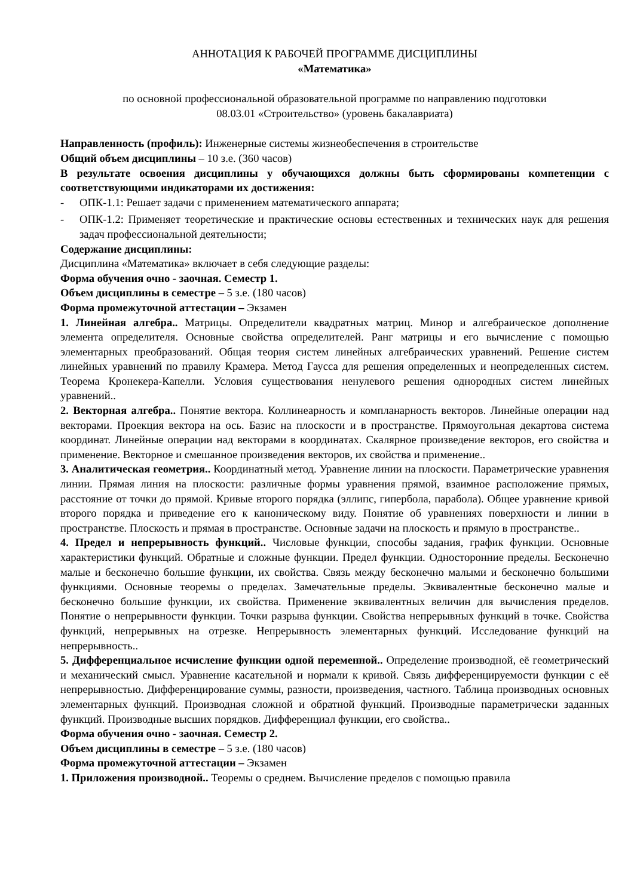АННОТАЦИЯ К РАБОЧЕЙ ПРОГРАММЕ ДИСЦИПЛИНЫ
«Математика»
по основной профессиональной образовательной программе по направлению подготовки
08.03.01 «Строительство» (уровень бакалавриата)
Направленность (профиль): Инженерные системы жизнеобеспечения в строительстве
Общий объем дисциплины – 10 з.е. (360 часов)
В результате освоения дисциплины у обучающихся должны быть сформированы компетенции с соответствующими индикаторами их достижения:
- ОПК-1.1: Решает задачи с применением математического аппарата;
- ОПК-1.2: Применяет теоретические и практические основы естественных и технических наук для решения задач профессиональной деятельности;
Содержание дисциплины:
Дисциплина «Математика» включает в себя следующие разделы:
Форма обучения очно - заочная. Семестр 1.
Объем дисциплины в семестре – 5 з.е. (180 часов)
Форма промежуточной аттестации – Экзамен
1. Линейная алгебра.. Матрицы. Определители квадратных матриц. Минор и алгебраическое дополнение элемента определителя. Основные свойства определителей. Ранг матрицы и его вычисление с помощью элементарных преобразований. Общая теория систем линейных алгебраических уравнений. Решение систем линейных уравнений по правилу Крамера. Метод Гаусса для решения определенных и неопределенных систем. Теорема Кронекера-Капелли. Условия существования ненулевого решения однородных систем линейных уравнений..
2. Векторная алгебра.. Понятие вектора. Коллинеарность и компланарность векторов. Линейные операции над векторами. Проекция вектора на ось. Базис на плоскости и в пространстве. Прямоугольная декартова система координат. Линейные операции над векторами в координатах. Скалярное произведение векторов, его свойства и применение. Векторное и смешанное произведения векторов, их свойства и применение..
3. Аналитическая геометрия.. Координатный метод. Уравнение линии на плоскости. Параметрические уравнения линии. Прямая линия на плоскости: различные формы уравнения прямой, взаимное расположение прямых, расстояние от точки до прямой. Кривые второго порядка (эллипс, гипербола, парабола). Общее уравнение кривой второго порядка и приведение его к каноническому виду. Понятие об уравнениях поверхности и линии в пространстве. Плоскость и прямая в пространстве. Основные задачи на плоскость и прямую в пространстве..
4. Предел и непрерывность функций.. Числовые функции, способы задания, график функции. Основные характеристики функций. Обратные и сложные функции. Предел функции. Односторонние пределы. Бесконечно малые и бесконечно большие функции, их свойства. Связь между бесконечно малыми и бесконечно большими функциями. Основные теоремы о пределах. Замечательные пределы. Эквивалентные бесконечно малые и бесконечно большие функции, их свойства. Применение эквивалентных величин для вычисления пределов. Понятие о непрерывности функции. Точки разрыва функции. Свойства непрерывных функций в точке. Свойства функций, непрерывных на отрезке. Непрерывность элементарных функций. Исследование функций на непрерывность..
5. Дифференциальное исчисление функции одной переменной.. Определение производной, её геометрический и механический смысл. Уравнение касательной и нормали к кривой. Связь дифференцируемости функции с её непрерывностью. Дифференцирование суммы, разности, произведения, частного. Таблица производных основных элементарных функций. Производная сложной и обратной функций. Производные параметрически заданных функций. Производные высших порядков. Дифференциал функции, его свойства..
Форма обучения очно - заочная. Семестр 2.
Объем дисциплины в семестре – 5 з.е. (180 часов)
Форма промежуточной аттестации – Экзамен
1. Приложения производной.. Теоремы о среднем. Вычисление пределов с помощью правила